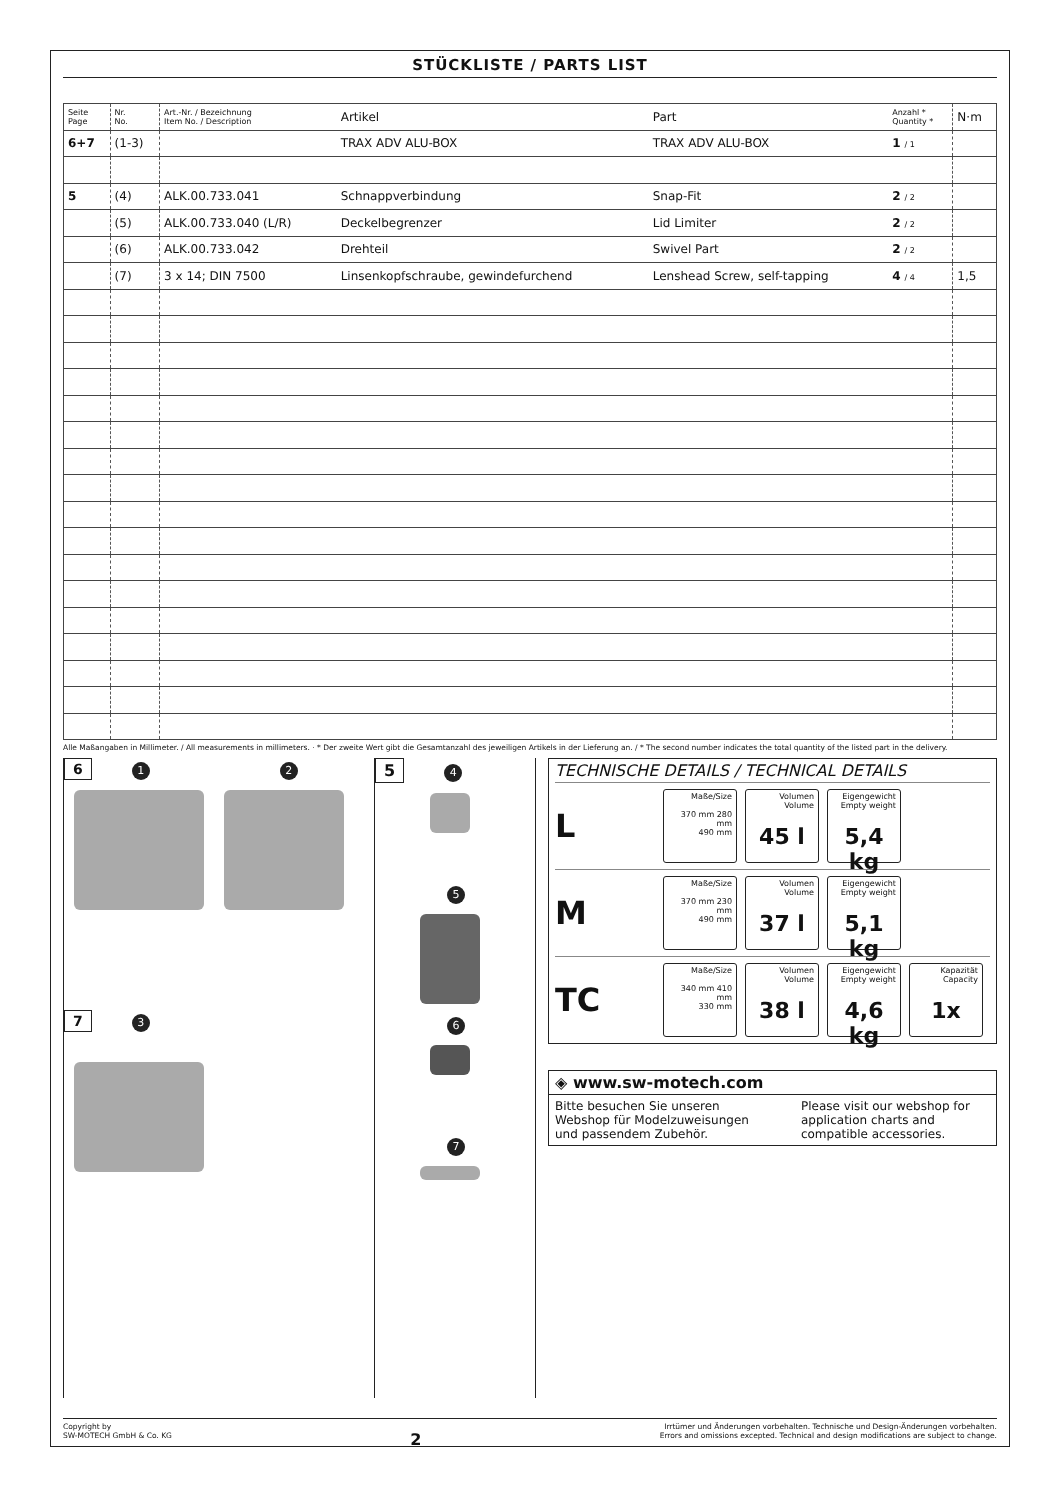STÜCKLISTE / PARTS LIST
| Seite Page | Nr. No. | Art.-Nr. / Bezeichnung Item No. / Description | Artikel | Part | Anzahl * Quantity * | N·m |
| --- | --- | --- | --- | --- | --- | --- |
| 6+7 | (1-3) | | TRAX ADV ALU-BOX | TRAX ADV ALU-BOX | 1 / 1 | |
| 5 | (4) | ALK.00.733.041 | Schnappverbindung | Snap-Fit | 2 / 2 | |
| | (5) | ALK.00.733.040 (L/R) | Deckelbegrenzer | Lid Limiter | 2 / 2 | |
| | (6) | ALK.00.733.042 | Drehteil | Swivel Part | 2 / 2 | |
| | (7) | 3 x 14; DIN 7500 | Linsenkopfschraube, gewindefurchend | Lenshead Screw, self-tapping | 4 / 4 | 1,5 |
Alle Maßangaben in Millimeter. / All measurements in millimeters. · * Der zweite Wert gibt die Gesamtanzahl des jeweiligen Artikels in der Lieferung an. / * The second number indicates the total quantity of the listed part in the delivery.
6 1 2
7 3
5 4 5 6 7
TECHNISCHE DETAILS / TECHNICAL DETAILS
L
Maße/Size
370 mm 280 mm
490 mm
Volumen
Volume
45 l
Eigengewicht
Empty weight
5,4 kg
M
Maße/Size
370 mm 230 mm
490 mm
Volumen
Volume
37 l
Eigengewicht
Empty weight
5,1 kg
TC
Maße/Size
340 mm 410 mm
330 mm
Volumen
Volume
38 l
Eigengewicht
Empty weight
4,6 kg
Kapazität
Capacity
1x
◈ www.sw-motech.com
Bitte besuchen Sie unseren Webshop für Modelzuweisungen und passendem Zubehör.
Please visit our webshop for application charts and compatible accessories.
Copyright by
SW-MOTECH GmbH & Co. KG
2
Irrtümer und Änderungen vorbehalten. Technische und Design-Änderungen vorbehalten.
Errors and omissions excepted. Technical and design modifications are subject to change.